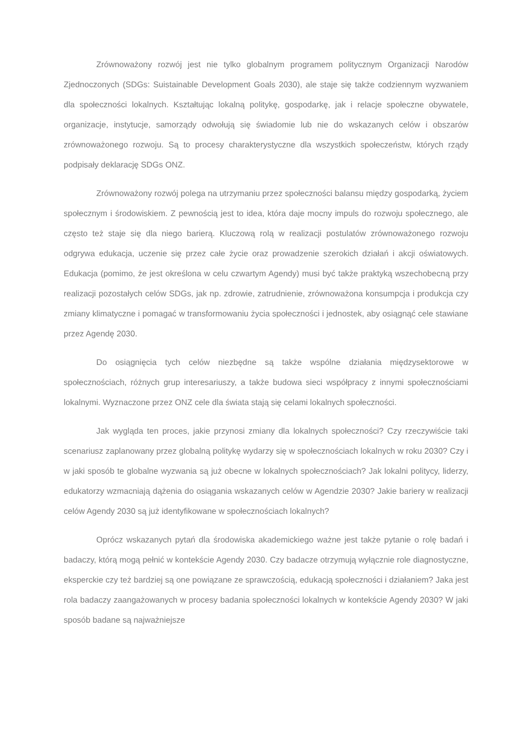Zrównoważony rozwój jest nie tylko globalnym programem politycznym Organizacji Narodów Zjednoczonych (SDGs: Suistainable Development Goals 2030), ale staje się także codziennym wyzwaniem dla społeczności lokalnych. Kształtując lokalną politykę, gospodarkę, jak i relacje społeczne obywatele, organizacje, instytucje, samorządy odwołują się świadomie lub nie do wskazanych celów i obszarów zrównoważonego rozwoju. Są to procesy charakterystyczne dla wszystkich społeczeństw, których rządy podpisały deklarację SDGs ONZ.
Zrównoważony rozwój polega na utrzymaniu przez społeczności balansu między gospodarką, życiem społecznym i środowiskiem. Z pewnością jest to idea, która daje mocny impuls do rozwoju społecznego, ale często też staje się dla niego barierą. Kluczową rolą w realizacji postulatów zrównoważonego rozwoju odgrywa edukacja, uczenie się przez całe życie oraz prowadzenie szerokich działań i akcji oświatowych. Edukacja (pomimo, że jest określona w celu czwartym Agendy) musi być także praktyką wszechobecną przy realizacji pozostałych celów SDGs, jak np. zdrowie, zatrudnienie, zrównoważona konsumpcja i produkcja czy zmiany klimatyczne i pomagać w transformowaniu życia społeczności i jednostek, aby osiągnąć cele stawiane przez Agendę 2030.
Do osiągnięcia tych celów niezbędne są także wspólne działania międzysektorowe w społecznościach, różnych grup interesariuszy, a także budowa sieci współpracy z innymi społecznościami lokalnymi. Wyznaczone przez ONZ cele dla świata stają się celami lokalnych społeczności.
Jak wygląda ten proces, jakie przynosi zmiany dla lokalnych społeczności? Czy rzeczywiście taki scenariusz zaplanowany przez globalną politykę wydarzy się w społecznościach lokalnych w roku 2030? Czy i w jaki sposób te globalne wyzwania są już obecne w lokalnych społecznościach? Jak lokalni politycy, liderzy, edukatorzy wzmacniają dążenia do osiągania wskazanych celów w Agendzie 2030? Jakie bariery w realizacji celów Agendy 2030 są już identyfikowane w społecznościach lokalnych?
Oprócz wskazanych pytań dla środowiska akademickiego ważne jest także pytanie o rolę badań i badaczy, którą mogą pełnić w kontekście Agendy 2030. Czy badacze otrzymują wyłącznie role diagnostyczne, eksperckie czy też bardziej są one powiązane ze sprawczością, edukacją społeczności i działaniem? Jaka jest rola badaczy zaangażowanych w procesy badania społeczności lokalnych w kontekście Agendy 2030? W jaki sposób badane są najważniejsze